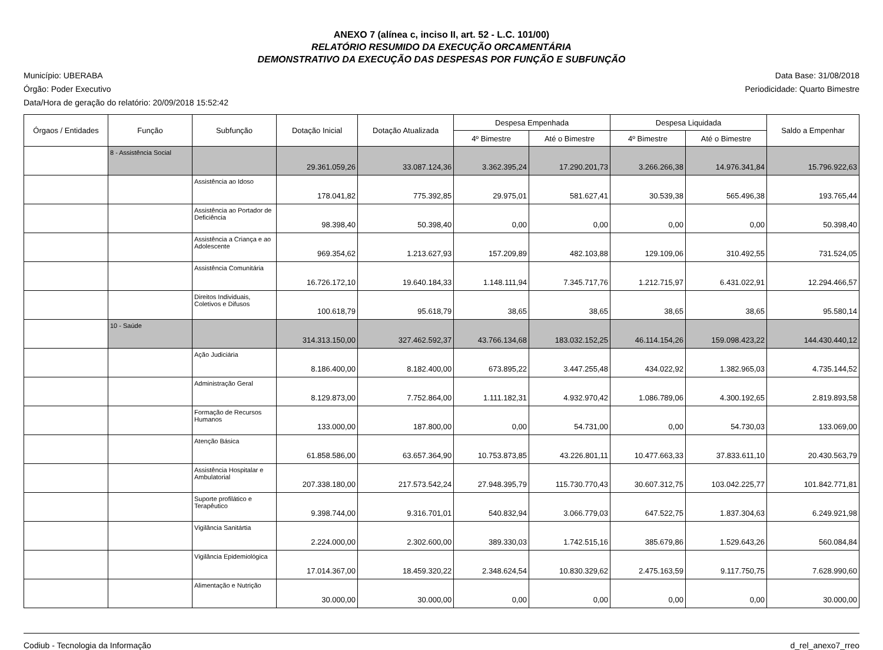ANEXO 7 (alínea c, inciso II, art. 52 - L.C. 101/00)
RELATÓRIO RESUMIDO DA EXECUÇÃO ORCAMENTÁRIA
DEMONSTRATIVO DA EXECUÇÃO DAS DESPESAS POR FUNÇÃO E SUBFUNÇÃO
Município: UBERABA
Órgão: Poder Executivo
Data/Hora de geração do relatório: 20/09/2018 15:52:42
Data Base: 31/08/2018
Periodicidade: Quarto Bimestre
| Órgaos / Entidades | Função | Subfunção | Dotação Inicial | Dotação Atualizada | Despesa Empenhada | | Despesa Liquidada | | Saldo a Empenhar |
| --- | --- | --- | --- | --- | --- | --- | --- | --- | --- |
| | | | | | 4º Bimestre | Até o Bimestre | 4º Bimestre | Até o Bimestre | |
| | 8 - Assistência Social | | 29.361.059,26 | 33.087.124,36 | 3.362.395,24 | 17.290.201,73 | 3.266.266,38 | 14.976.341,84 | 15.796.922,63 |
| | | Assistência ao Idoso | 178.041,82 | 775.392,85 | 29.975,01 | 581.627,41 | 30.539,38 | 565.496,38 | 193.765,44 |
| | | Assistência ao Portador de Deficiência | 98.398,40 | 50.398,40 | 0,00 | 0,00 | 0,00 | 0,00 | 50.398,40 |
| | | Assistência a Criança e ao Adolescente | 969.354,62 | 1.213.627,93 | 157.209,89 | 482.103,88 | 129.109,06 | 310.492,55 | 731.524,05 |
| | | Assistência Comunitária | 16.726.172,10 | 19.640.184,33 | 1.148.111,94 | 7.345.717,76 | 1.212.715,97 | 6.431.022,91 | 12.294.466,57 |
| | | Direitos Individuais, Coletivos e Difusos | 100.618,79 | 95.618,79 | 38,65 | 38,65 | 38,65 | 38,65 | 95.580,14 |
| | 10 - Saúde | | 314.313.150,00 | 327.462.592,37 | 43.766.134,68 | 183.032.152,25 | 46.114.154,26 | 159.098.423,22 | 144.430.440,12 |
| | | Ação Judiciária | 8.186.400,00 | 8.182.400,00 | 673.895,22 | 3.447.255,48 | 434.022,92 | 1.382.965,03 | 4.735.144,52 |
| | | Administração Geral | 8.129.873,00 | 7.752.864,00 | 1.111.182,31 | 4.932.970,42 | 1.086.789,06 | 4.300.192,65 | 2.819.893,58 |
| | | Formação de Recursos Humanos | 133.000,00 | 187.800,00 | 0,00 | 54.731,00 | 0,00 | 54.730,03 | 133.069,00 |
| | | Atenção Básica | 61.858.586,00 | 63.657.364,90 | 10.753.873,85 | 43.226.801,11 | 10.477.663,33 | 37.833.611,10 | 20.430.563,79 |
| | | Assistência Hospitalar e Ambulatorial | 207.338.180,00 | 217.573.542,24 | 27.948.395,79 | 115.730.770,43 | 30.607.312,75 | 103.042.225,77 | 101.842.771,81 |
| | | Suporte profilático e Terapêutico | 9.398.744,00 | 9.316.701,01 | 540.832,94 | 3.066.779,03 | 647.522,75 | 1.837.304,63 | 6.249.921,98 |
| | | Vigilância Sanitártia | 2.224.000,00 | 2.302.600,00 | 389.330,03 | 1.742.515,16 | 385.679,86 | 1.529.643,26 | 560.084,84 |
| | | Vigilância Epidemiológica | 17.014.367,00 | 18.459.320,22 | 2.348.624,54 | 10.830.329,62 | 2.475.163,59 | 9.117.750,75 | 7.628.990,60 |
| | | Alimentação e Nutrição | 30.000,00 | 30.000,00 | 0,00 | 0,00 | 0,00 | 0,00 | 30.000,00 |
Codiub - Tecnologia da Informação
d_rel_anexo7_rreo